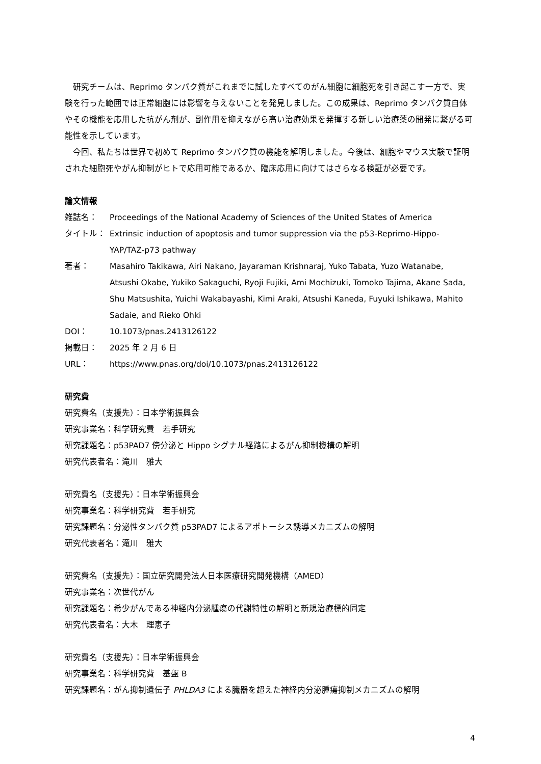研究チームは、Reprimo タンパク質がこれまでに試したすべてのがん細胞に細胞死を引き起こす一方で、実験を行った範囲では正常細胞には影響を与えないことを発見しました。この成果は、Reprimo タンパク質自体やその機能を応用した抗がん剤が、副作用を抑えながら高い治療効果を発揮する新しい治療薬の開発に繋がる可能性を示しています。
今回、私たちは世界で初めて Reprimo タンパク質の機能を解明しました。今後は、細胞やマウス実験で証明された細胞死やがん抑制がヒトで応用可能であるか、臨床応用に向けてはさらなる検証が必要です。
論文情報
雑誌名： Proceedings of the National Academy of Sciences of the United States of America
タイトル： Extrinsic induction of apoptosis and tumor suppression via the p53-Reprimo-Hippo-YAP/TAZ-p73 pathway
著者： Masahiro Takikawa, Airi Nakano, Jayaraman Krishnaraj, Yuko Tabata, Yuzo Watanabe, Atsushi Okabe, Yukiko Sakaguchi, Ryoji Fujiki, Ami Mochizuki, Tomoko Tajima, Akane Sada, Shu Matsushita, Yuichi Wakabayashi, Kimi Araki, Atsushi Kaneda, Fuyuki Ishikawa, Mahito Sadaie, and Rieko Ohki
DOI： 10.1073/pnas.2413126122
掲載日： 2025 年 2 月 6 日
URL： https://www.pnas.org/doi/10.1073/pnas.2413126122
研究費
研究費名（支援先）：日本学術振興会
研究事業名：科学研究費　若手研究
研究課題名：p53PAD7 傍分泌と Hippo シグナル経路によるがん抑制機構の解明
研究代表者名：滝川　雅大
研究費名（支援先）：日本学術振興会
研究事業名：科学研究費　若手研究
研究課題名：分泌性タンパク質 p53PAD7 によるアポトーシス誘導メカニズムの解明
研究代表者名：滝川　雅大
研究費名（支援先）：国立研究開発法人日本医療研究開発機構（AMED）
研究事業名：次世代がん
研究課題名：希少がんである神経内分泌腫瘍の代謝特性の解明と新規治療標的同定
研究代表者名：大木　理恵子
研究費名（支援先）：日本学術振興会
研究事業名：科学研究費　基盤 B
研究課題名：がん抑制遺伝子 PHLDA3 による臓器を超えた神経内分泌腫瘍抑制メカニズムの解明
4